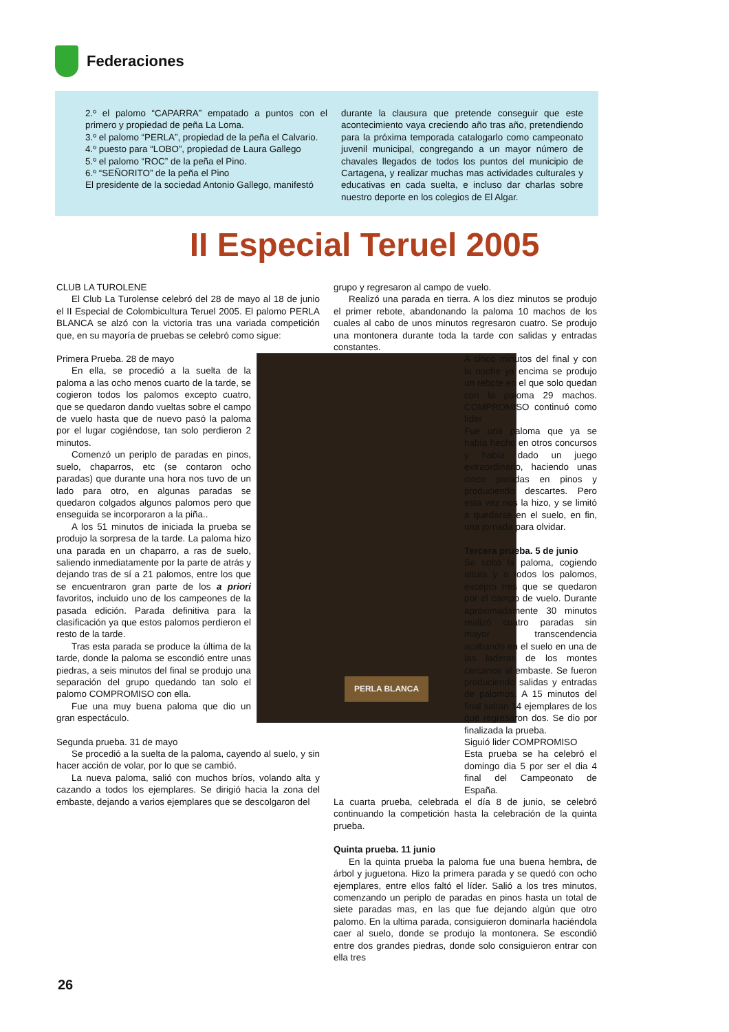Federaciones
2.º el palomo “CAPARRA” empatado a puntos con el primero y propiedad de peña La Loma.
3.º el palomo “PERLA”, propiedad de la peña el Calvario.
4.º puesto para “LOBO”, propiedad de Laura Gallego
5.º el palomo “ROC” de la peña el Pino.
6.º “SEÑORITO” de la peña el Pino
El presidente de la sociedad Antonio Gallego, manifestó
durante la clausura que pretende conseguir que este acontecimiento vaya creciendo año tras año, pretendiendo para la próxima temporada catalogarlo como campeonato juvenil municipal, congregando a un mayor número de chavales llegados de todos los puntos del municipio de Cartagena, y realizar muchas mas actividades culturales y educativas en cada suelta, e incluso dar charlas sobre nuestro deporte en los colegios de El Algar.
II Especial Teruel 2005
CLUB LA TUROLENE
El Club La Turolense celebró del 28 de mayo al 18 de junio el II Especial de Colombicultura Teruel 2005. El palomo PERLA BLANCA se alzó con la victoria tras una variada competición que, en su mayoría de pruebas se celebró como sigue:
PERLA BLANCA
Primera Prueba. 28 de mayo
En ella, se procedió a la suelta de la paloma a las ocho menos cuarto de la tarde, se cogieron todos los palomos excepto cuatro, que se quedaron dando vueltas sobre el campo de vuelo hasta que de nuevo pasó la paloma por el lugar cogiéndose, tan solo perdieron 2 minutos.
Comenzó un periplo de paradas en pinos, suelo, chaparros, etc (se contaron ocho paradas) que durante una hora nos tuvo de un lado para otro, en algunas paradas se quedaron colgados algunos palomos pero que enseguida se incorporaron a la piña..
A los 51 minutos de iniciada la prueba se produjo la sorpresa de la tarde. La paloma hizo una parada en un chaparro, a ras de suelo, saliendo inmediatamente por la parte de atrás y dejando tras de sí a 21 palomos, entre los que se encuentraron gran parte de los a priori favoritos, incluido uno de los campeones de la pasada edición. Parada definitiva para la clasificación ya que estos palomos perdieron el resto de la tarde.
Tras esta parada se produce la última de la tarde, donde la paloma se escondió entre unas piedras, a seis minutos del final se produjo una separación del grupo quedando tan solo el palomo COMPROMISO con ella.
Fue una muy buena paloma que dio un gran espectáculo.
Segunda prueba. 31 de mayo
Se procedió a la suelta de la paloma, cayendo al suelo, y sin hacer acción de volar, por lo que se cambió.
La nueva paloma, salió con muchos bríos, volando alta y cazando a todos los ejemplares. Se dirigió hacia la zona del embaste, dejando a varios ejemplares que se descolgaron del
grupo y regresaron al campo de vuelo.
Realizó una parada en tierra. A los diez minutos se produjo el primer rebote, abandonando la paloma 10 machos de los cuales al cabo de unos minutos regresaron cuatro. Se produjo una montonera durante toda la tarde con salidas y entradas constantes.
A cinco minutos del final y con la noche ya encima se produjo un rebote en el que solo quedan con la paloma 29 machos. COMPROMISO continuó como líder
Fue una paloma que ya se había hecho en otros concursos y había dado un juego extraordinario, haciendo unas cinco paradas en pinos y produciendo descartes. Pero esta vez nos la hizo, y se limitó a quedarse en el suelo, en fin, una jornada para olvidar.
Tercera prueba. 5 de junio
Se soltó la paloma, cogiendo altura y a todos los palomos, excepto tres que se quedaron por el campo de vuelo. Durante aproximadamente 30 minutos realizó cuatro paradas sin mayor transcendencia acabando en el suelo en una de las laderas de los montes cercanos al embaste. Se fueron produciendo salidas y entradas de palomos. A 15 minutos del final saltan 14 ejemplares de los que regresaron dos. Se dio por finalizada la prueba.
Siguió lider COMPROMISO
Esta prueba se ha celebró el domingo dia 5 por ser el dia 4 final del Campeonato de España.
La cuarta prueba, celebrada el día 8 de junio, se celebró continuando la competición hasta la celebración de la quinta prueba.
Quinta prueba. 11 junio
En la quinta prueba la paloma fue una buena hembra, de árbol y juguetona. Hizo la primera parada y se quedó con ocho ejemplares, entre ellos faltó el líder. Salió a los tres minutos, comenzando un periplo de paradas en pinos hasta un total de siete paradas mas, en las que fue dejando algún que otro palomo. En la ultima parada, consiguieron dominarla haciéndola caer al suelo, donde se produjo la montonera. Se escondió entre dos grandes piedras, donde solo consiguieron entrar con ella tres
26